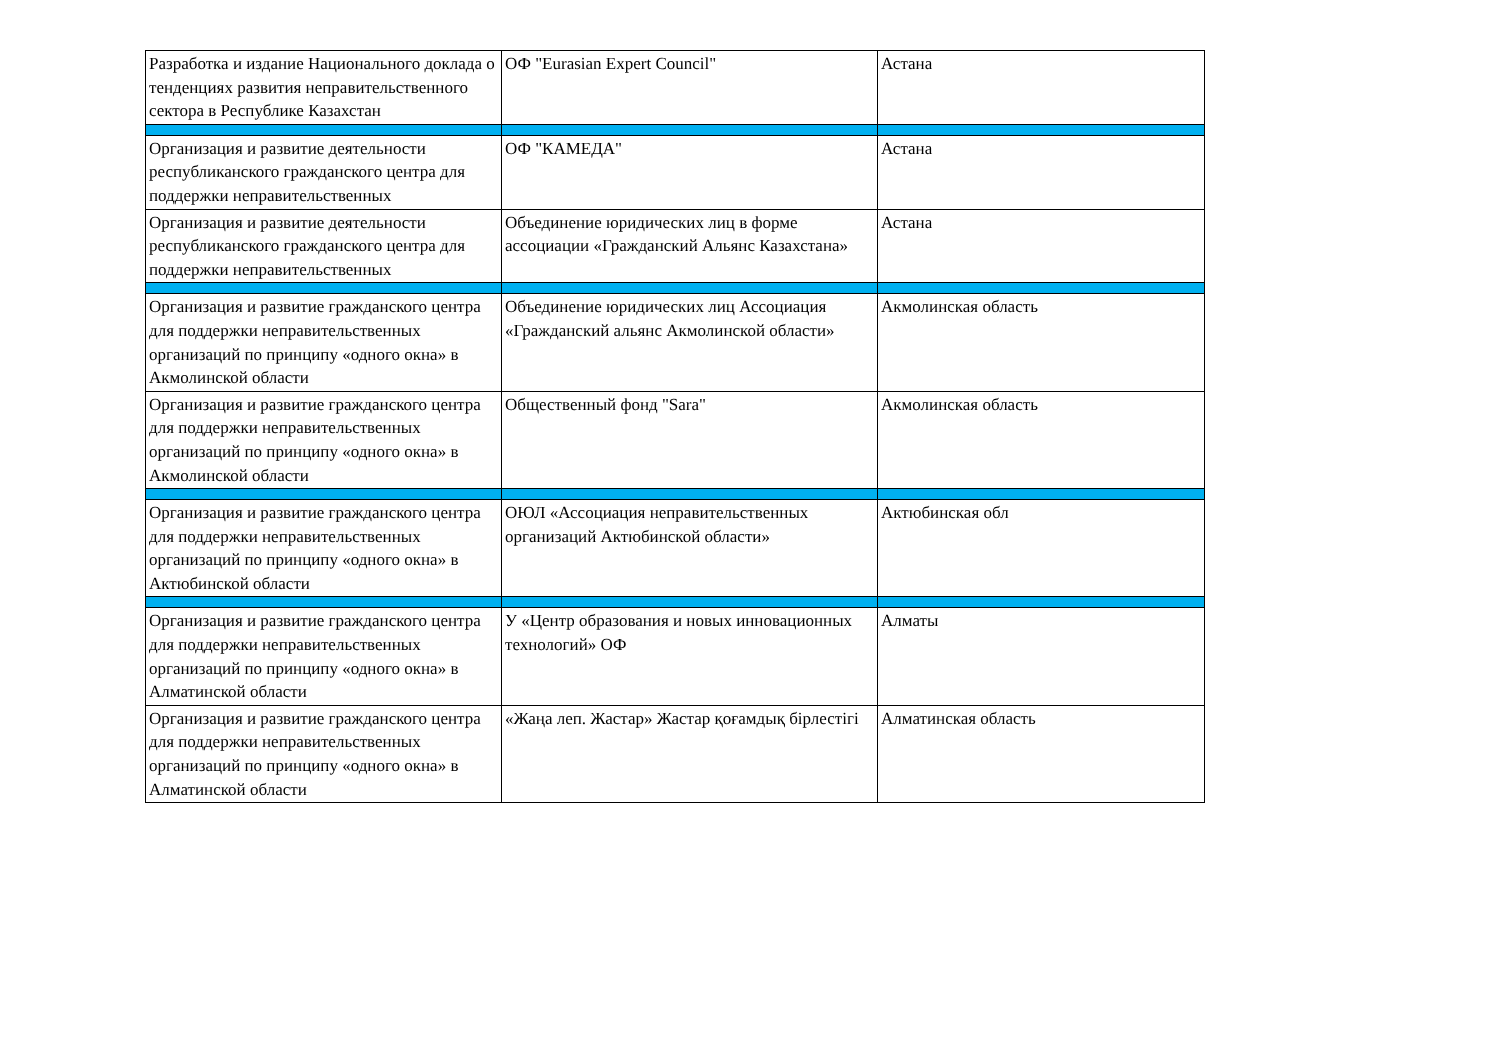| Разработка и издание Национального доклада о тенденциях развития неправительственного сектора в Республике Казахстан | ОФ "Eurasian Expert Council" | Астана |
| Организация и развитие деятельности республиканского гражданского центра для поддержки неправительственных | ОФ "КАМЕДА" | Астана |
| Организация и развитие деятельности республиканского гражданского центра для поддержки неправительственных | Объединение юридических лиц в форме ассоциации «Гражданский Альянс Казахстана» | Астана |
| Организация и развитие гражданского центра для поддержки неправительственных организаций по принципу «одного окна» в Акмолинской области | Объединение юридических лиц Ассоциация «Гражданский альянс Акмолинской области» | Акмолинская область |
| Организация и развитие гражданского центра для поддержки неправительственных организаций по принципу «одного окна» в Акмолинской области | Общественный фонд "Sara" | Акмолинская область |
| Организация и развитие гражданского центра для поддержки неправительственных организаций по принципу «одного окна» в Актюбинской области | ОЮЛ «Ассоциация неправительственных организаций Актюбинской области» | Актюбинская обл |
| Организация и развитие гражданского центра для поддержки неправительственных организаций по принципу «одного окна» в Алматинской области | У «Центр образования и новых инновационных технологий» ОФ | Алматы |
| Организация и развитие гражданского центра для поддержки неправительственных организаций по принципу «одного окна» в Алматинской области | «Жаңа леп. Жастар» Жастар қоғамдық бірлестігі | Алматинская область |